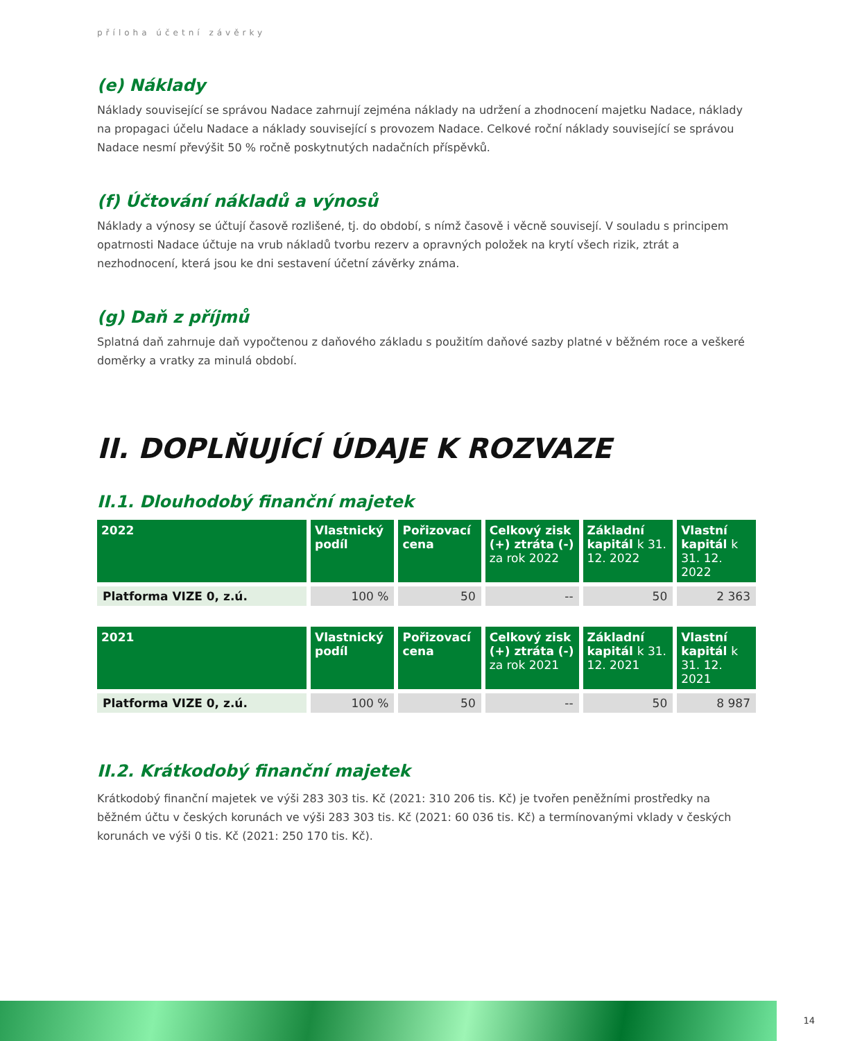příloha účetní závěrky
(e) Náklady
Náklady související se správou Nadace zahrnují zejména náklady na udržení a zhodnocení majetku Nadace, náklady na propagaci účelu Nadace a náklady související s provozem Nadace. Celkové roční náklady související se správou Nadace nesmí převýšit 50 % ročně poskytnutých nadačních příspěvků.
(f) Účtování nákladů a výnosů
Náklady a výnosy se účtují časově rozlišené, tj. do období, s nímž časově i věcně souvisejí. V souladu s principem opatrnosti Nadace účtuje na vrub nákladů tvorbu rezerv a opravných položek na krytí všech rizik, ztrát a nezhodnocení, která jsou ke dni sestavení účetní závěrky známa.
(g) Daň z příjmů
Splatná daň zahrnuje daň vypočtenou z daňového základu s použitím daňové sazby platné v běžném roce a veškeré doměrky a vratky za minulá období.
II. DOPLŇUJÍCÍ ÚDAJE K ROZVAZE
II.1. Dlouhodobý finanční majetek
| 2022 | Vlastnický podíl | Pořizovací cena | Celkový zisk (+) ztráta (-) za rok 2022 | Základní kapitál k 31. 12. 2022 | Vlastní kapitál k 31. 12. 2022 |
| --- | --- | --- | --- | --- | --- |
| Platforma VIZE 0, z.ú. | 100 % | 50 | -- | 50 | 2 363 |
| 2021 | Vlastnický podíl | Pořizovací cena | Celkový zisk (+) ztráta (-) za rok 2021 | Základní kapitál k 31. 12. 2021 | Vlastní kapitál k 31. 12. 2021 |
| --- | --- | --- | --- | --- | --- |
| Platforma VIZE 0, z.ú. | 100 % | 50 | -- | 50 | 8 987 |
II.2. Krátkodobý finanční majetek
Krátkodobý finanční majetek ve výši 283 303 tis. Kč (2021: 310 206 tis. Kč) je tvořen peněžními prostředky na běžném účtu v českých korunách ve výši 283 303 tis. Kč (2021: 60 036 tis. Kč) a termínovanými vklady v českých korunách ve výši 0 tis. Kč (2021: 250 170 tis. Kč).
14